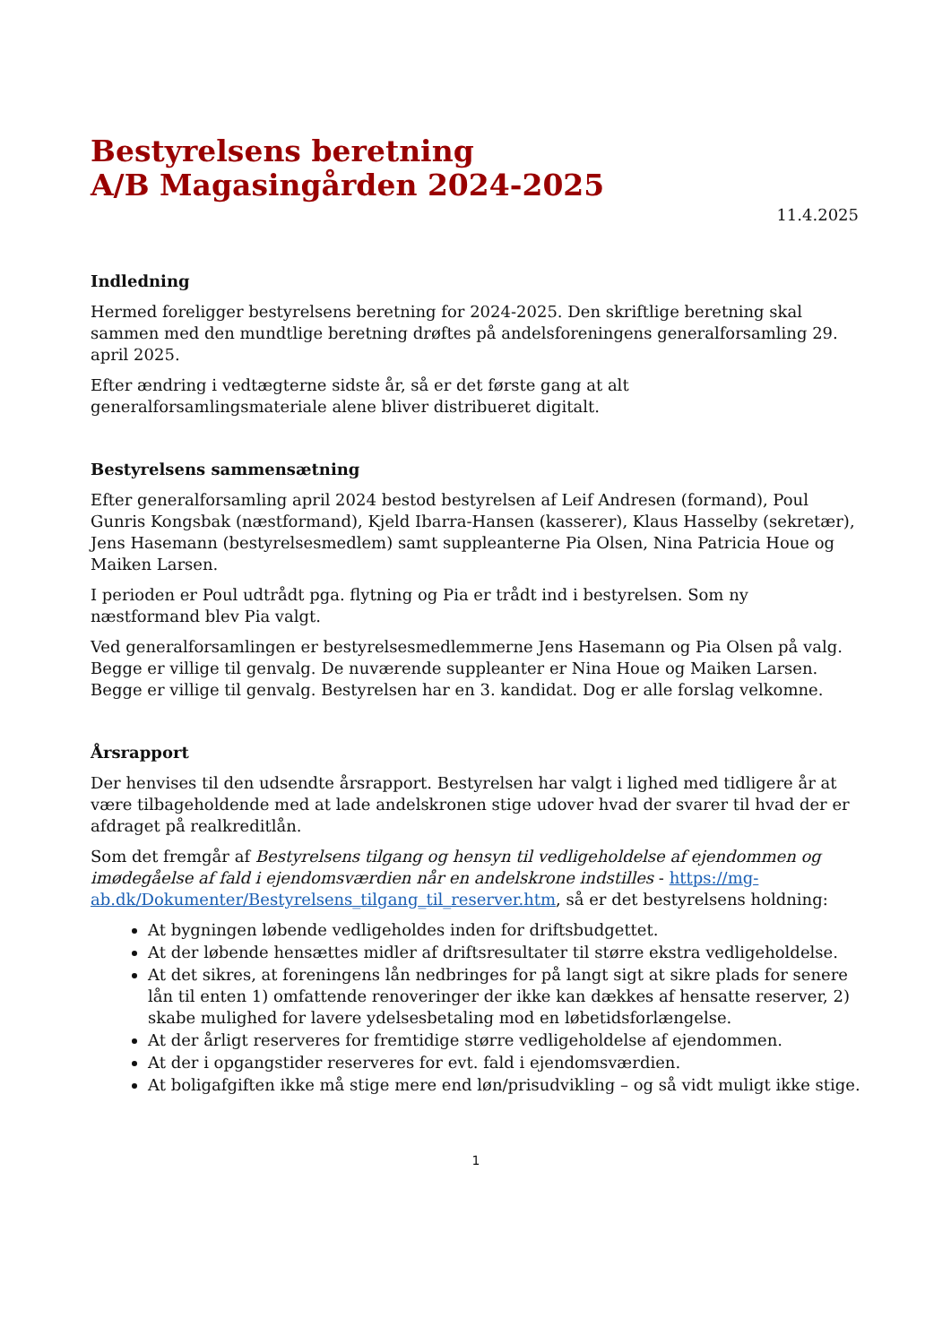Bestyrelsens beretning
A/B Magasingården 2024-2025
11.4.2025
Indledning
Hermed foreligger bestyrelsens beretning for 2024-2025. Den skriftlige beretning skal sammen med den mundtlige beretning drøftes på andelsforeningens generalforsamling 29. april 2025.
Efter ændring i vedtægterne sidste år, så er det første gang at alt generalforsamlingsmateriale alene bliver distribueret digitalt.
Bestyrelsens sammensætning
Efter generalforsamling april 2024 bestod bestyrelsen af Leif Andresen (formand), Poul Gunris Kongsbak (næstformand), Kjeld Ibarra-Hansen (kasserer), Klaus Hasselby (sekretær), Jens Hasemann (bestyrelsesmedlem) samt suppleanterne Pia Olsen, Nina Patricia Houe og Maiken Larsen.
I perioden er Poul udtrådt pga. flytning og Pia er trådt ind i bestyrelsen. Som ny næstformand blev Pia valgt.
Ved generalforsamlingen er bestyrelsesmedlemmerne Jens Hasemann og Pia Olsen på valg. Begge er villige til genvalg. De nuværende suppleanter er Nina Houe og Maiken Larsen. Begge er villige til genvalg. Bestyrelsen har en 3. kandidat. Dog er alle forslag velkomne.
Årsrapport
Der henvises til den udsendte årsrapport. Bestyrelsen har valgt i lighed med tidligere år at være tilbageholdende med at lade andelskronen stige udover hvad der svarer til hvad der er afdraget på realkreditlån.
Som det fremgår af Bestyrelsens tilgang og hensyn til vedligeholdelse af ejendommen og imødegåelse af fald i ejendomsværdien når en andelskrone indstilles - https://mg-ab.dk/Dokumenter/Bestyrelsens_tilgang_til_reserver.htm, så er det bestyrelsens holdning:
At bygningen løbende vedligeholdes inden for driftsbudgettet.
At der løbende hensættes midler af driftsresultater til større ekstra vedligeholdelse.
At det sikres, at foreningens lån nedbringes for på langt sigt at sikre plads for senere lån til enten 1) omfattende renoveringer der ikke kan dækkes af hensatte reserver, 2) skabe mulighed for lavere ydelsesbetaling mod en løbetidsforlængelse.
At der årligt reserveres for fremtidige større vedligeholdelse af ejendommen.
At der i opgangstider reserveres for evt. fald i ejendomsværdien.
At boligafgiften ikke må stige mere end løn/prisudvikling – og så vidt muligt ikke stige.
1